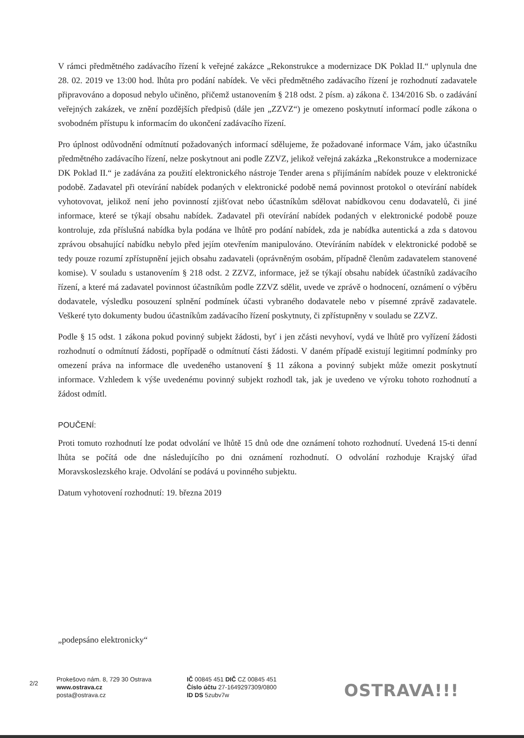V rámci předmětného zadávacího řízení k veřejné zakázce „Rekonstrukce a modernizace DK Poklad II.“ uplynula dne 28. 02. 2019 ve 13:00 hod. lhůta pro podání nabídek. Ve věci předmětného zadávacího řízení je rozhodnutí zadavatele připravováno a doposud nebylo učiněno, přičemž ustanovením § 218 odst. 2 písm. a) zákona č. 134/2016 Sb. o zadávání veřejných zakázek, ve znění pozdějších předpisů (dále jen „ZZVZ“) je omezeno poskytnutí informací podle zákona o svobodném přístupu k informacím do ukončení zadávacího řízení.
Pro úplnost odůvodnění odmítnutí požadovaných informací sdělujeme, že požadované informace Vám, jako účastníku předmětného zadávacího řízení, nelze poskytnout ani podle ZZVZ, jelikož veřejná zakázka „Rekonstrukce a modernizace DK Poklad II.“ je zadávána za použití elektronického nástroje Tender arena s přijímáním nabídek pouze v elektronické podobě. Zadavatel při otevírání nabídek podaných v elektronické podobě nemá povinnost protokol o otevírání nabídek vyhotovovat, jelikož není jeho povinností zjišťovat nebo účastníkům sdělovat nabídkovou cenu dodavatelů, či jiné informace, které se týkají obsahu nabídek. Zadavatel při otevírání nabídek podaných v elektronické podobě pouze kontroluje, zda příslušná nabídka byla podána ve lhůtě pro podání nabídek, zda je nabídka autentická a zda s datovou zprávou obsahující nabídku nebylo před jejím otevřením manipulováno. Otevíráním nabídek v elektronické podobě se tedy pouze rozumí zpřístupnění jejich obsahu zadavateli (oprávněným osobám, případně členům zadavatelem stanovené komise). V souladu s ustanovením § 218 odst. 2 ZZVZ, informace, jež se týkají obsahu nabídek účastníků zadávacího řízení, a které má zadavatel povinnost účastníkům podle ZZVZ sdělit, uvede ve zprávě o hodnocení, oznámení o výběru dodavatele, výsledku posouzení splnění podmínek účasti vybraného dodavatele nebo v písemné zprávě zadavatele. Veškeré tyto dokumenty budou účastníkům zadávacího řízení poskytnuty, či zpřístupněny v souladu se ZZVZ.
Podle § 15 odst. 1 zákona pokud povinný subjekt žádosti, byť i jen zčásti nevyhoví, vydá ve lhůtě pro vyřízení žádosti rozhodnutí o odmítnutí žádosti, popřípadě o odmítnutí části žádosti. V daném případě existují legitimní podmínky pro omezení práva na informace dle uvedeného ustanovení § 11 zákona a povinný subjekt může omezit poskytnutí informace. Vzhledem k výše uvedenému povinný subjekt rozhodl tak, jak je uvedeno ve výroku tohoto rozhodnutí a žádost odmítl.
POUČENÍ:
Proti tomuto rozhodnutí lze podat odvolání ve lhůtě 15 dnů ode dne oznámení tohoto rozhodnutí. Uvedená 15-ti denní lhůta se počítá ode dne následujícího po dni oznámení rozhodnutí. O odvolání rozhoduje Krajský úřad Moravskoslezského kraje. Odvolání se podává u povinného subjektu.
Datum vyhotovení rozhodnutí: 19. března 2019
„podepsáno elektronicky“
2/2
Prokešovo nám. 8, 729 30 Ostrava
www.ostrava.cz
posta@ostrava.cz
IČ 00845 451 DIČ CZ 00845 451
Číslo účtu 27-1649297309/0800
ID DS 5zubv7w
OSTRAVA!!!